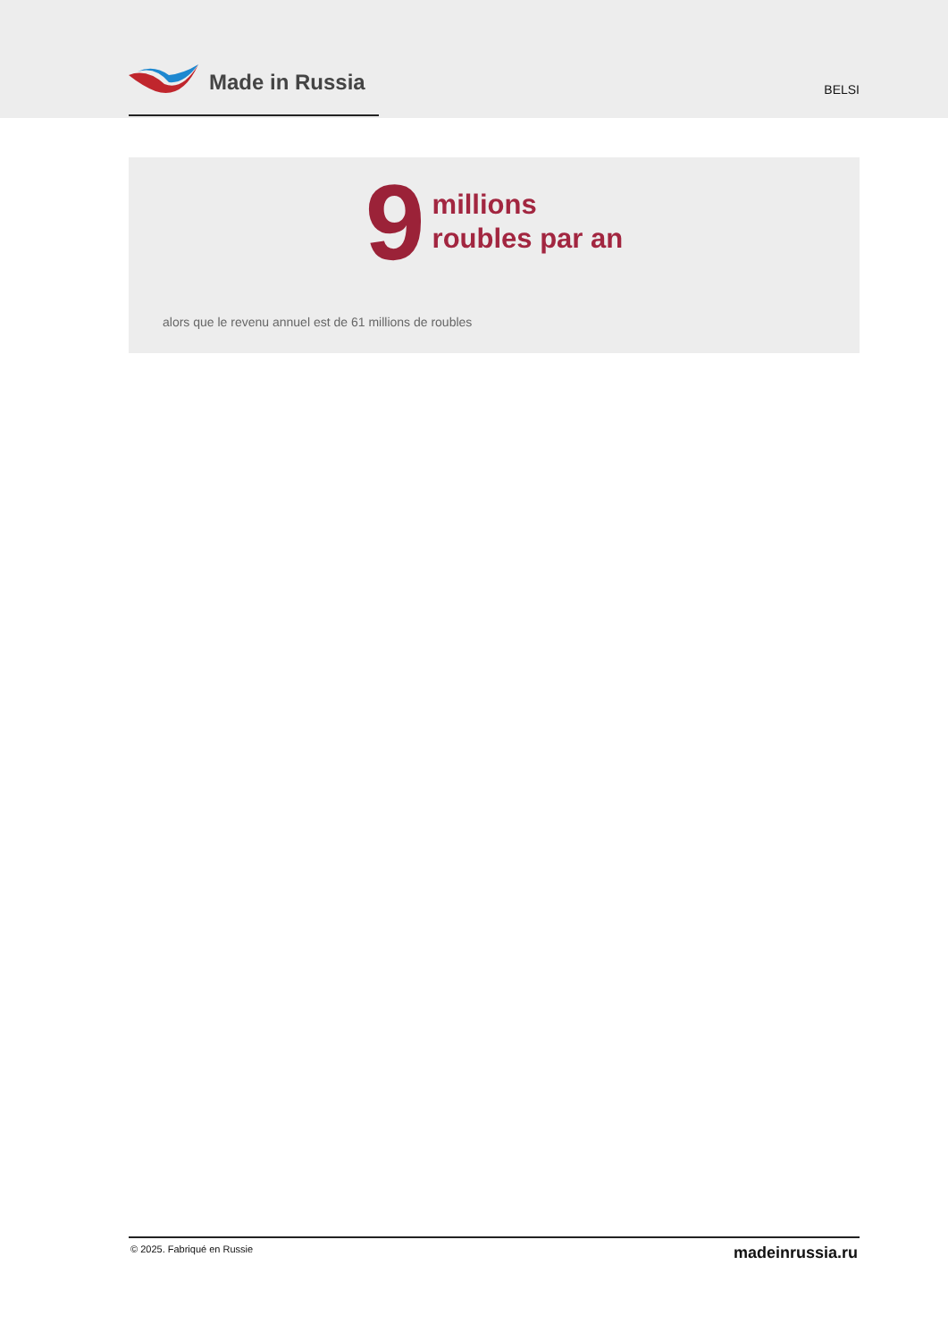Made in Russia
BELSI
9
millions
roubles par an
alors que le revenu annuel est de 61 millions de roubles
© 2025. Fabriqué en Russie madeinrussia.ru